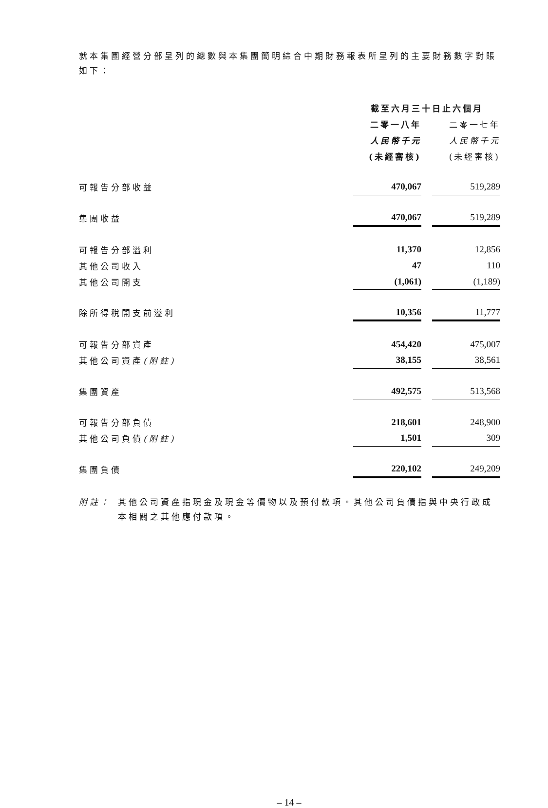就本集團經營分部呈列的總數與本集團簡明綜合中期財務報表所呈列的主要財務數字對賬如下：
| | 截至六月三十日止六個月 | | |
| --- | --- | --- | --- |
| | 二零一八年 | | 二零一七年 |
| | 人民幣千元 | | 人民幣千元 |
| | (未經審核) | | (未經審核) |
| 可報告分部收益 | 470,067 | | 519,289 |
| 集團收益 | 470,067 | | 519,289 |
| 可報告分部溢利 | 11,370 | | 12,856 |
| 其他公司收入 | 47 | | 110 |
| 其他公司開支 | (1,061) | | (1,189) |
| 除所得稅開支前溢利 | 10,356 | | 11,777 |
| 可報告分部資產 | 454,420 | | 475,007 |
| 其他公司資產 (附註) | 38,155 | | 38,561 |
| 集團資產 | 492,575 | | 513,568 |
| 可報告分部負債 | 218,601 | | 248,900 |
| 其他公司負債 (附註) | 1,501 | | 309 |
| 集團負債 | 220,102 | | 249,209 |
附註： 其他公司資產指現金及現金等價物以及預付款項。其他公司負債指與中央行政成本相關之其他應付款項。
– 14 –